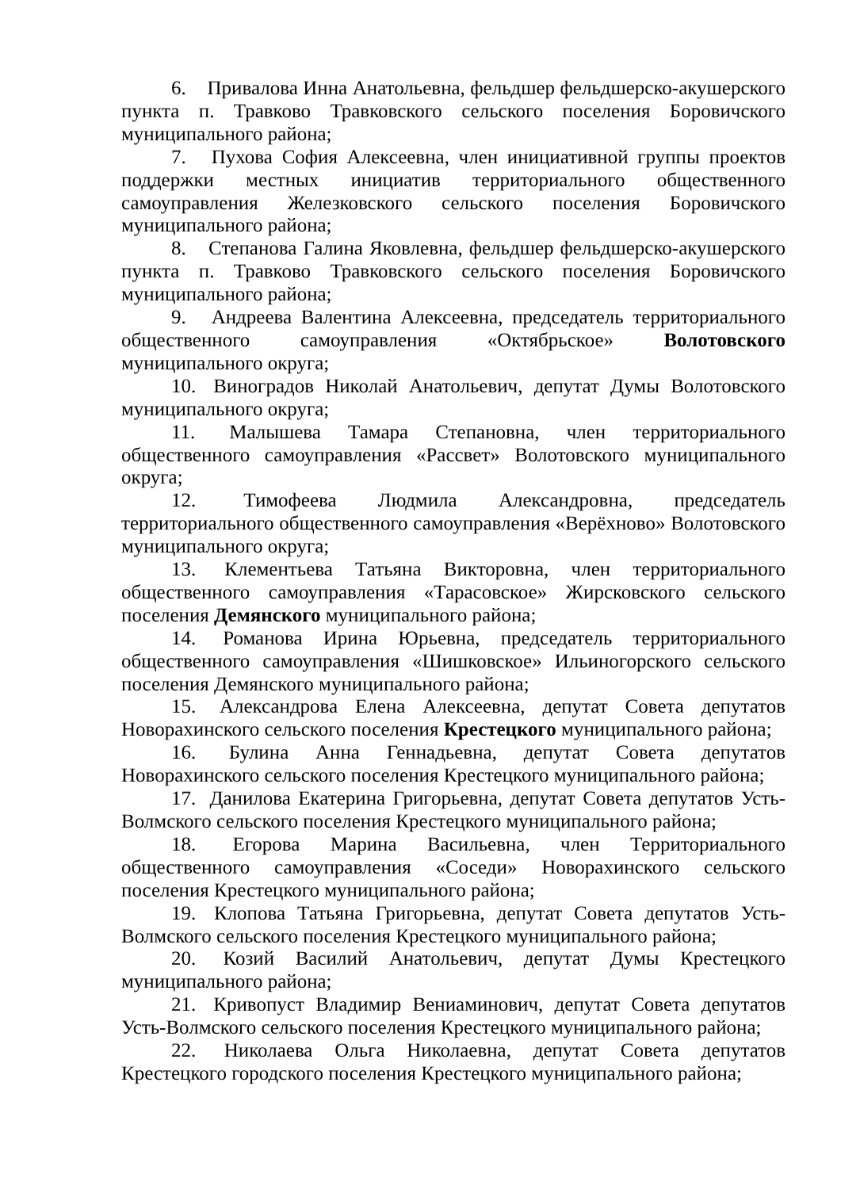6. Привалова Инна Анатольевна, фельдшер фельдшерско-акушерского пункта п. Травково Травковского сельского поселения Боровичского муниципального района;
7. Пухова София Алексеевна, член инициативной группы проектов поддержки местных инициатив территориального общественного самоуправления Железковского сельского поселения Боровичского муниципального района;
8. Степанова Галина Яковлевна, фельдшер фельдшерско-акушерского пункта п. Травково Травковского сельского поселения Боровичского муниципального района;
9. Андреева Валентина Алексеевна, председатель территориального общественного самоуправления «Октябрьское» Волотовского муниципального округа;
10. Виноградов Николай Анатольевич, депутат Думы Волотовского муниципального округа;
11. Малышева Тамара Степановна, член территориального общественного самоуправления «Рассвет» Волотовского муниципального округа;
12. Тимофеева Людмила Александровна, председатель территориального общественного самоуправления «Верёхново» Волотовского муниципального округа;
13. Клементьева Татьяна Викторовна, член территориального общественного самоуправления «Тарасовское» Жирсковского сельского поселения Демянского муниципального района;
14. Романова Ирина Юрьевна, председатель территориального общественного самоуправления «Шишковское» Ильиногорского сельского поселения Демянского муниципального района;
15. Александрова Елена Алексеевна, депутат Совета депутатов Новорахинского сельского поселения Крестецкого муниципального района;
16. Булина Анна Геннадьевна, депутат Совета депутатов Новорахинского сельского поселения Крестецкого муниципального района;
17. Данилова Екатерина Григорьевна, депутат Совета депутатов Усть-Волмского сельского поселения Крестецкого муниципального района;
18. Егорова Марина Васильевна, член Территориального общественного самоуправления «Соседи» Новорахинского сельского поселения Крестецкого муниципального района;
19. Клопова Татьяна Григорьевна, депутат Совета депутатов Усть-Волмского сельского поселения Крестецкого муниципального района;
20. Козий Василий Анатольевич, депутат Думы Крестецкого муниципального района;
21. Кривопуст Владимир Вениаминович, депутат Совета депутатов Усть-Волмского сельского поселения Крестецкого муниципального района;
22. Николаева Ольга Николаевна, депутат Совета депутатов Крестецкого городского поселения Крестецкого муниципального района;